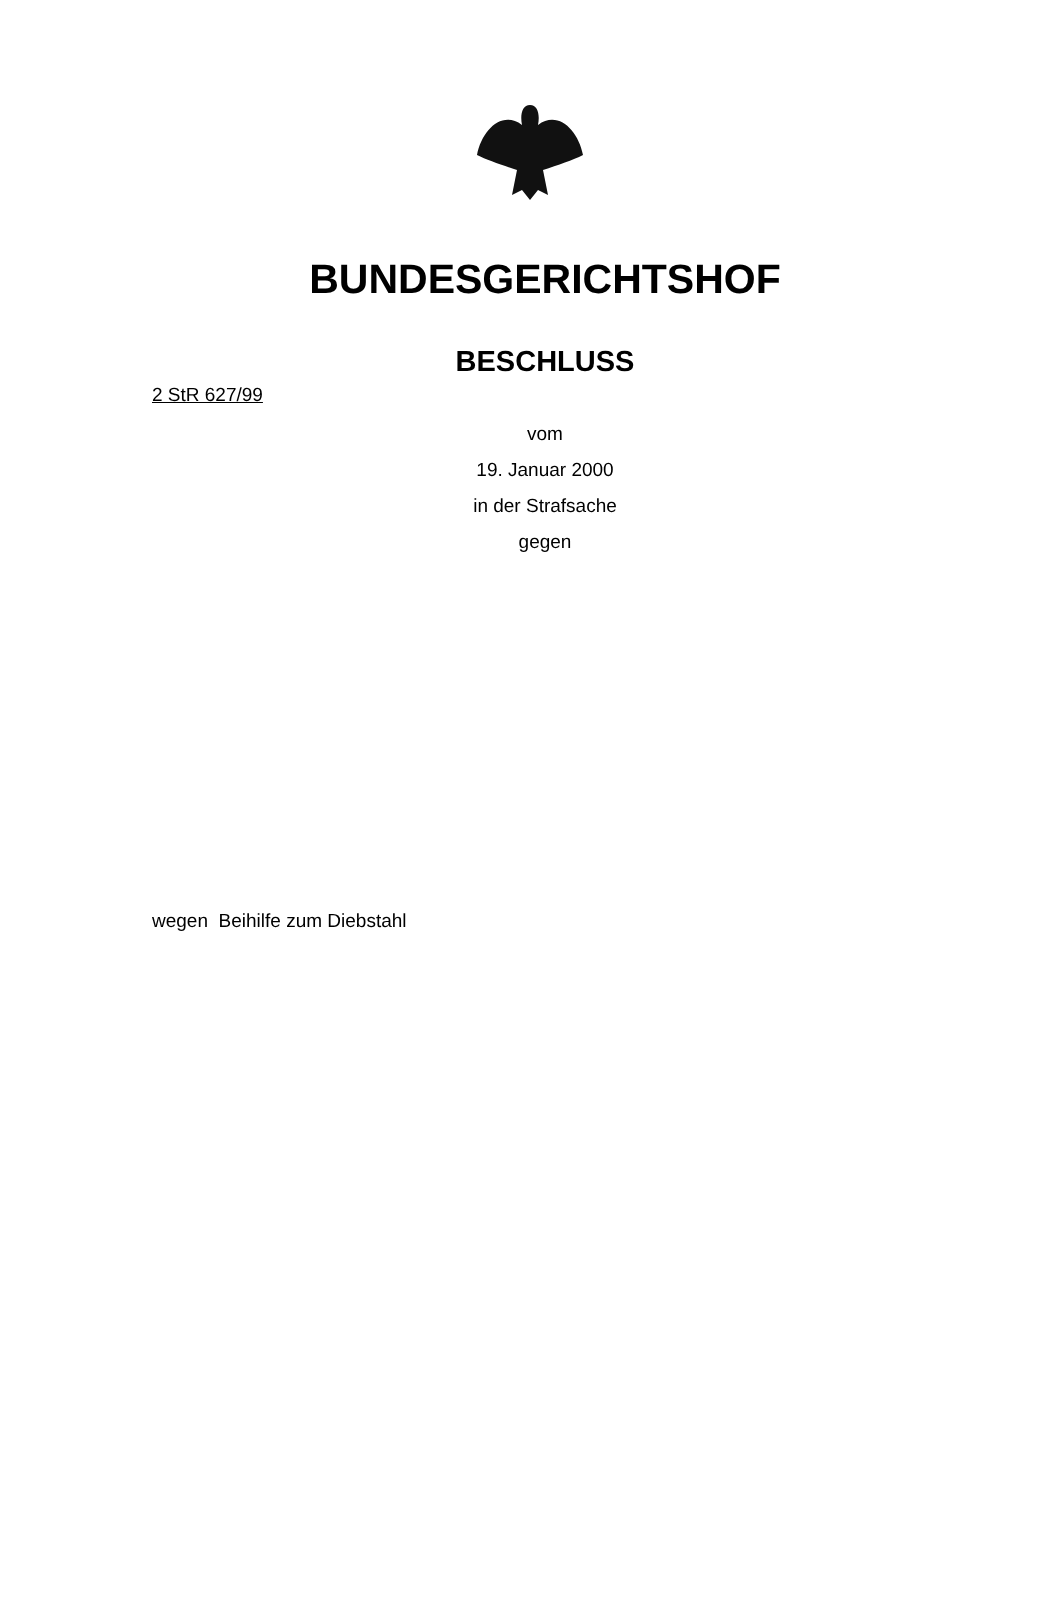BUNDESGERICHTSHOF
BESCHLUSS
2 StR 627/99
vom
19. Januar 2000
in der Strafsache
gegen
wegen Beihilfe zum Diebstahl